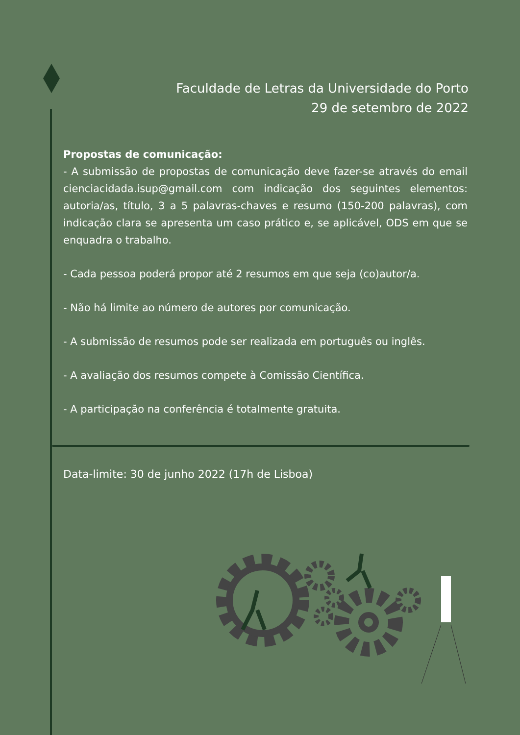Faculdade de Letras da Universidade do Porto
29 de setembro de 2022
Propostas de comunicação:
- A submissão de propostas de comunicação deve fazer-se através do email cienciacidada.isup@gmail.com com indicação dos seguintes elementos: autoria/as, título, 3 a 5 palavras-chaves e resumo (150-200 palavras), com indicação clara se apresenta um caso prático e, se aplicável, ODS em que se enquadra o trabalho.
- Cada pessoa poderá propor até 2 resumos em que seja (co)autor/a.
- Não há limite ao número de autores por comunicação.
- A submissão de resumos pode ser realizada em português ou inglês.
- A avaliação dos resumos compete à Comissão Científica.
- A participação na conferência é totalmente gratuita.
Data-limite: 30 de junho 2022 (17h de Lisboa)